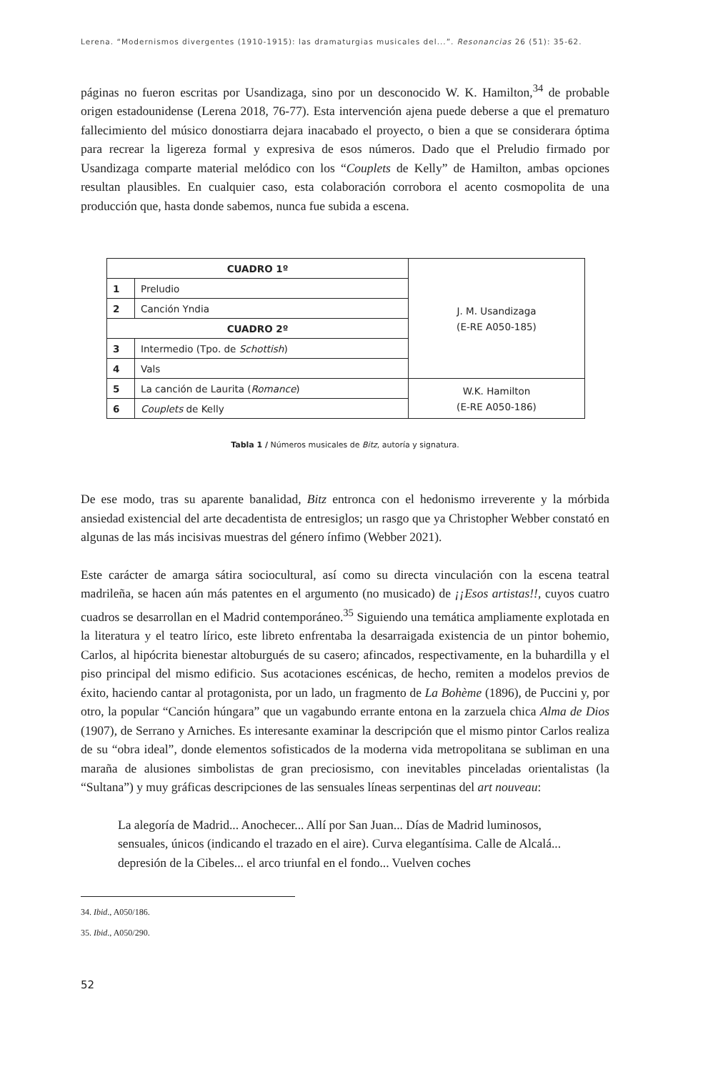Lerena. “Modernismos divergentes (1910-1915): las dramaturgias musicales del...”. Resonancias 26 (51): 35-62.
páginas no fueron escritas por Usandizaga, sino por un desconocido W. K. Hamilton,<sup>34</sup> de probable origen estadounidense (Lerena 2018, 76-77). Esta intervención ajena puede deberse a que el prematuro fallecimiento del músico donostiarra dejara inacabado el proyecto, o bien a que se considerara óptima para recrear la ligereza formal y expresiva de esos números. Dado que el Preludio firmado por Usandizaga comparte material melódico con los “Couplets de Kelly” de Hamilton, ambas opciones resultan plausibles. En cualquier caso, esta colaboración corrobora el acento cosmopolita de una producción que, hasta donde sabemos, nunca fue subida a escena.
| CUADRO 1º | | J. M. Usandizaga (E-RE A050-185) |
| 1 | Preludio | |
| 2 | Canción Yndia | |
| CUADRO 2º | | |
| 3 | Intermedio (Tpo. de Schottish ) | |
| 4 | Vals | |
| 5 | La canción de Laurita ( Romance ) | W.K. Hamilton (E-RE A050-186) |
| 6 | Couplets de Kelly | |
Tabla 1 / Números musicales de Bitz, autoría y signatura.
De ese modo, tras su aparente banalidad, Bitz entronca con el hedonismo irreverente y la mórbida ansiedad existencial del arte decadentista de entresiglos; un rasgo que ya Christopher Webber constató en algunas de las más incisivas muestras del género ínfimo (Webber 2021).
Este carácter de amarga sátira sociocultural, así como su directa vinculación con la escena teatral madrileña, se hacen aún más patentes en el argumento (no musicado) de ¡¡Esos artistas!!, cuyos cuatro cuadros se desarrollan en el Madrid contemporáneo.<sup>35</sup> Siguiendo una temática ampliamente explotada en la literatura y el teatro lírico, este libreto enfrentaba la desarraigada existencia de un pintor bohemio, Carlos, al hipócrita bienestar altoburgués de su casero; afincados, respectivamente, en la buhardilla y el piso principal del mismo edificio. Sus acotaciones escénicas, de hecho, remiten a modelos previos de éxito, haciendo cantar al protagonista, por un lado, un fragmento de La Bohème (1896), de Puccini y, por otro, la popular “Canción húngara” que un vagabundo errante entona en la zarzuela chica Alma de Dios (1907), de Serrano y Arniches. Es interesante examinar la descripción que el mismo pintor Carlos realiza de su “obra ideal”, donde elementos sofisticados de la moderna vida metropolitana se subliman en una maraña de alusiones simbolistas de gran preciosismo, con inevitables pinceladas orientalistas (la “Sultana”) y muy gráficas descripciones de las sensuales líneas serpentinas del art nouveau:
La alegoría de Madrid... Anochecer... Allí por San Juan... Días de Madrid luminosos, sensuales, únicos (indicando el trazado en el aire). Curva elegantísima. Calle de Alcalá... depresión de la Cibeles... el arco triunfal en el fondo... Vuelven coches
34. Ibid., A050/186.
35. Ibid., A050/290.
52